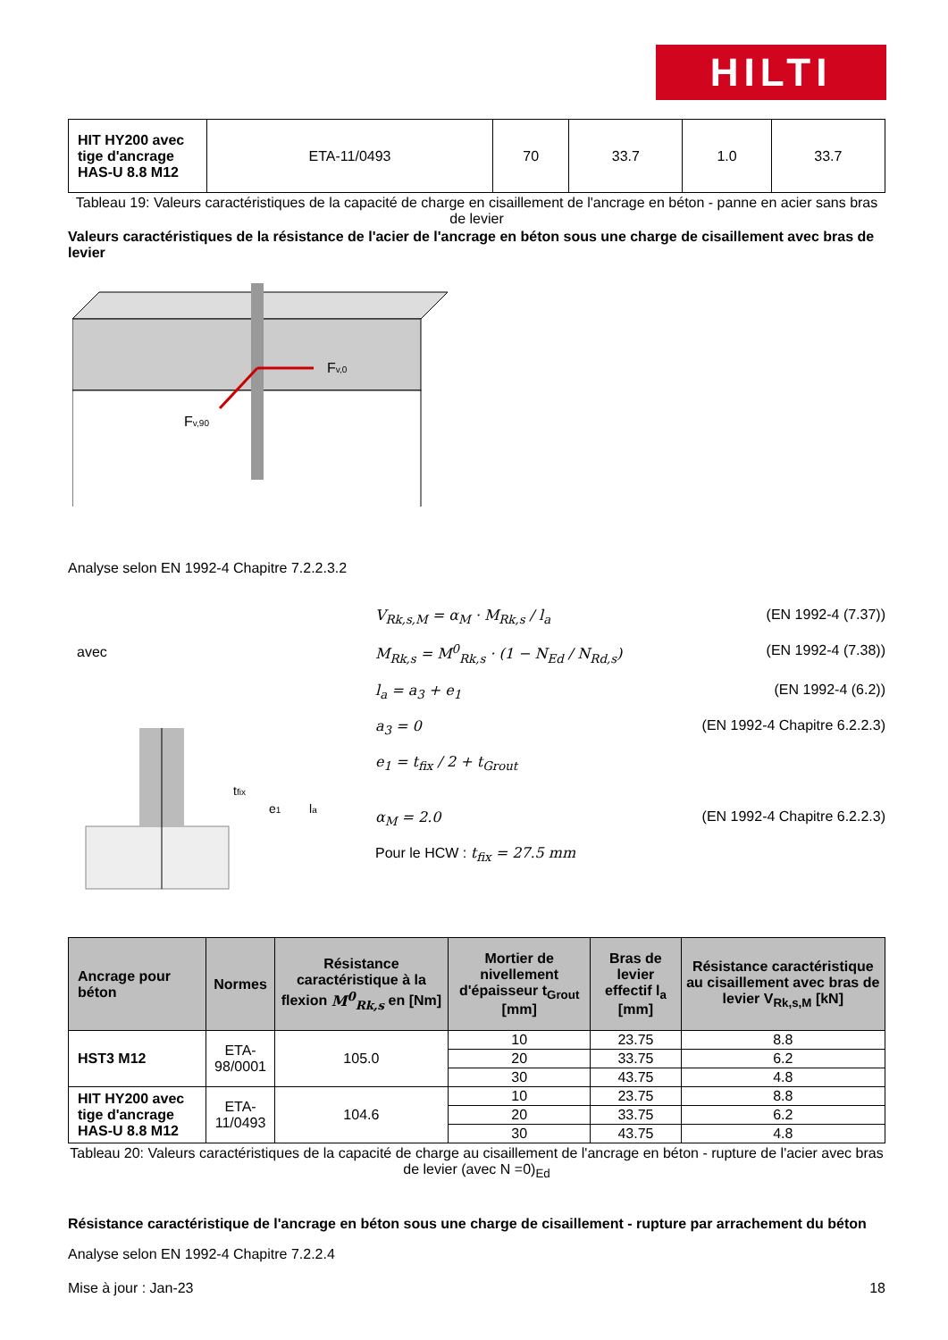HILTI
| HIT HY200 avec tige d'ancrage HAS-U 8.8 M12 | ETA-11/0493 | 70 | 33.7 | 1.0 | 33.7 |
Tableau 19: Valeurs caractéristiques de la capacité de charge en cisaillement de l'ancrage en béton - panne en acier sans bras de levier
Valeurs caractéristiques de la résistance de l'acier de l'ancrage en béton sous une charge de cisaillement avec bras de levier
Fv,0
Fv,90
Analyse selon EN 1992-4 Chapitre 7.2.2.3.2
avec
tfix
e1
la
V<sub>Rk,s,M</sub> = α<sub>M</sub> · M<sub>Rk,s</sub> / l<sub>a</sub> (EN 1992-4 (7.37))
M<sub>Rk,s</sub> = M<sup>0</sup><sub>Rk,s</sub> · (1 − N<sub>Ed</sub> / N<sub>Rd,s</sub>) (EN 1992-4 (7.38))
l<sub>a</sub> = a<sub>3</sub> + e<sub>1</sub> (EN 1992-4 (6.2))
a<sub>3</sub> = 0 (EN 1992-4 Chapitre 6.2.2.3)
e<sub>1</sub> = t<sub>fix</sub> / 2 + t<sub>Grout</sub>
α<sub>M</sub> = 2.0 (EN 1992-4 Chapitre 6.2.2.3)
Pour le HCW : t<sub>fix</sub> = 27.5 mm
| Ancrage pour béton | Normes | Résistance caractéristique à la flexion M<sup>0</sup><sub>Rk,s</sub> en [Nm] | Mortier de nivellement d'épaisseur t<sub>Grout</sub> [mm] | Bras de levier effectif l<sub>a</sub> [mm] | Résistance caractéristique au cisaillement avec bras de levier V<sub>Rk,s,M</sub> [kN] |
| --- | --- | --- | --- | --- | --- |
| HST3 M12 | ETA-98/0001 | 105.0 | 10 | 23.75 | 8.8 |
| | | | 20 | 33.75 | 6.2 |
| | | | 30 | 43.75 | 4.8 |
| HIT HY200 avec tige d'ancrage HAS-U 8.8 M12 | ETA-11/0493 | 104.6 | 10 | 23.75 | 8.8 |
| | | | 20 | 33.75 | 6.2 |
| | | | 30 | 43.75 | 4.8 |
Tableau 20: Valeurs caractéristiques de la capacité de charge au cisaillement de l'ancrage en béton - rupture de l'acier avec bras de levier (avec N =0)<sub>Ed</sub>
Résistance caractéristique de l'ancrage en béton sous une charge de cisaillement - rupture par arrachement du béton
Analyse selon EN 1992-4 Chapitre 7.2.2.4
Mise à jour : Jan-23 18